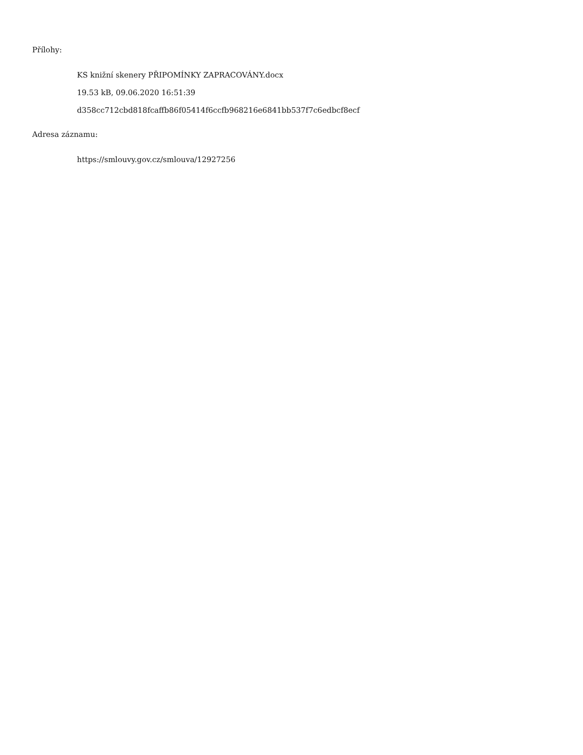Přílohy:
KS knižní skenery PŘIPOMÍNKY ZAPRACOVÁNY.docx
19.53 kB, 09.06.2020 16:51:39
d358cc712cbd818fcaffb86f05414f6ccfb968216e6841bb537f7c6edbcf8ecf
Adresa záznamu:
https://smlouvy.gov.cz/smlouva/12927256